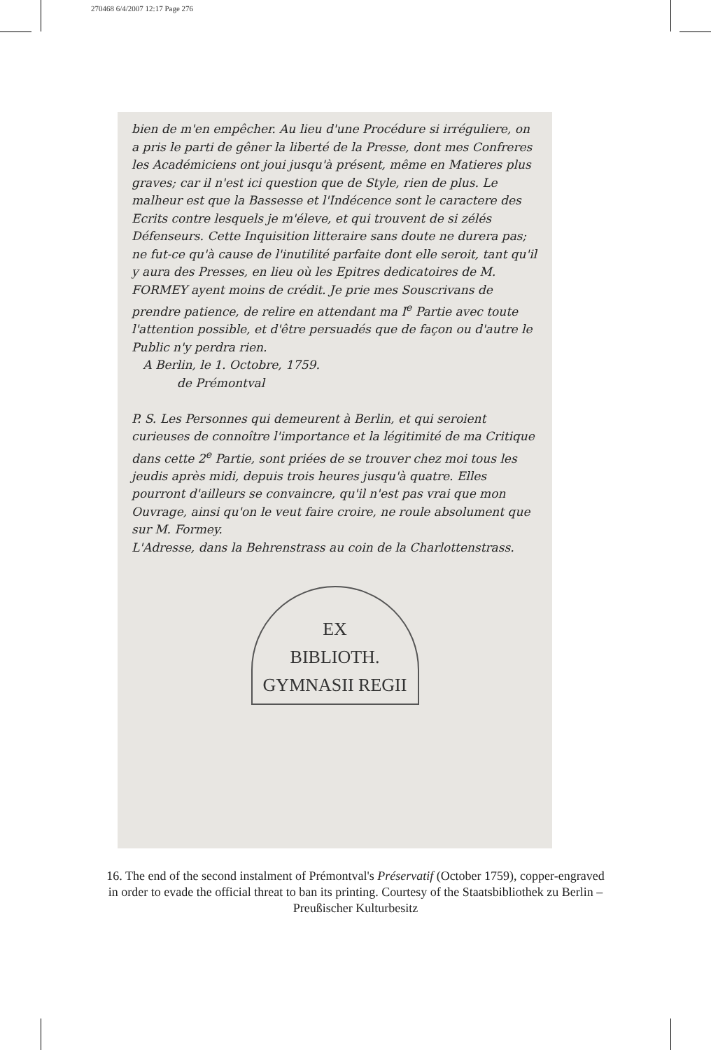270468 6/4/2007 12:17 Page 276
bien de m'en empêcher. Au lieu d'une Procédure si irréguliere, on a pris le parti de gêner la liberté de la Presse, dont mes Confreres les Académiciens ont joui jusqu'à présent, même en Matieres plus graves; car il n'est ici question que de Style, rien de plus. Le malheur est que la Bassesse et l'Indécence sont le caractere des Ecrits contre lesquels je m'éleve, et qui trouvent de si zélés Défenseurs. Cette Inquisition litteraire sans doute ne durera pas; ne fut-ce qu'à cause de l'inutilité parfaite dont elle seroit, tant qu'il y aura des Presses, en lieu où les Epitres dedicatoires de M. FORMEY ayent moins de crédit. Je prie mes Souscrivans de prendre patience, de relire en attendant ma I<sup>e</sup> Partie avec toute l'attention possible, et d'être persuadés que de façon ou d'autre le Public n'y perdra rien.
A Berlin, le 1. Octobre, 1759.
de Prémontval
P. S. Les Personnes qui demeurent à Berlin, et qui seroient curieuses de connoître l'importance et la légitimité de ma Critique dans cette 2<sup>e</sup> Partie, sont priées de se trouver chez moi tous les jeudis après midi, depuis trois heures jusqu'à quatre. Elles pourront d'ailleurs se convaincre, qu'il n'est pas vrai que mon Ouvrage, ainsi qu'on le veut faire croire, ne roule absolument que sur M. Formey.
L'Adresse, dans la Behrenstrass au coin de la Charlottenstrass.
EX
BIBLIOTH.
GYMNASII REGII
16. The end of the second instalment of Prémontval's Préservatif (October 1759), copper-engraved in order to evade the official threat to ban its printing. Courtesy of the Staatsbibliothek zu Berlin – Preußischer Kulturbesitz